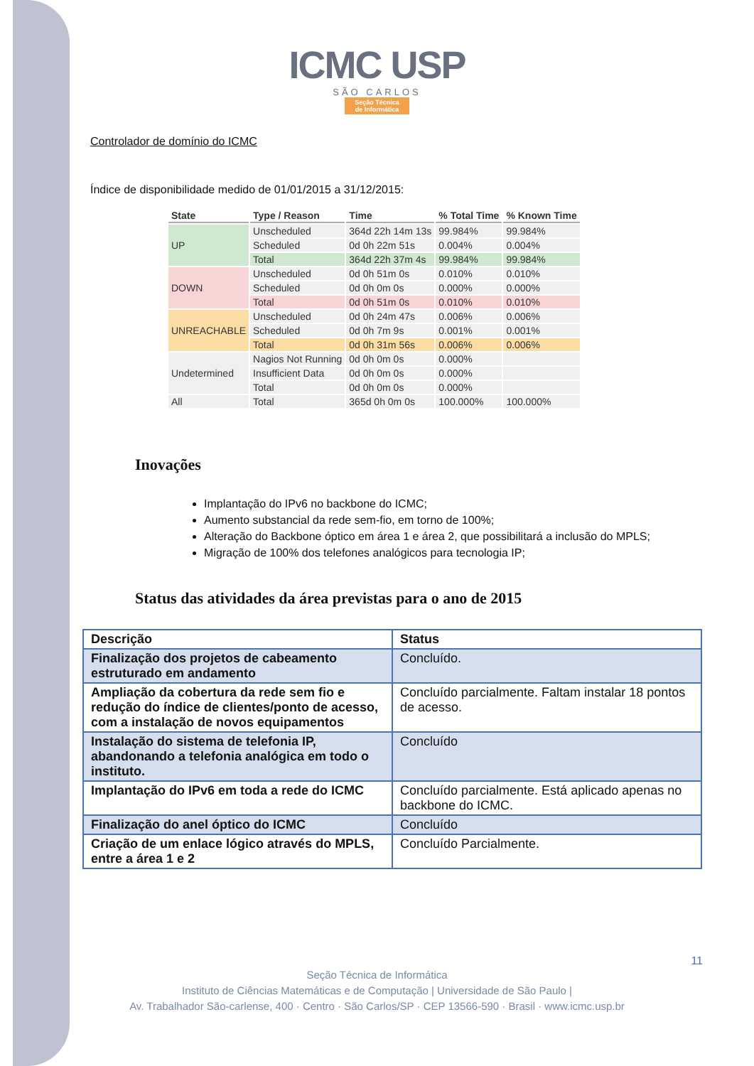ICMC USP
SÃO CARLOS
Seção Técnica
de Informática
Controlador de domínio do ICMC
Índice de disponibilidade medido de 01/01/2015 a 31/12/2015:
| State | Type / Reason | Time | % Total Time | % Known Time |
| --- | --- | --- | --- | --- |
| UP | Unscheduled | 364d 22h 14m 13s | 99.984% | 99.984% |
| | Scheduled | 0d 0h 22m 51s | 0.004% | 0.004% |
| | Total | 364d 22h 37m 4s | 99.984% | 99.984% |
| DOWN | Unscheduled | 0d 0h 51m 0s | 0.010% | 0.010% |
| | Scheduled | 0d 0h 0m 0s | 0.000% | 0.000% |
| | Total | 0d 0h 51m 0s | 0.010% | 0.010% |
| UNREACHABLE | Unscheduled | 0d 0h 24m 47s | 0.006% | 0.006% |
| | Scheduled | 0d 0h 7m 9s | 0.001% | 0.001% |
| | Total | 0d 0h 31m 56s | 0.006% | 0.006% |
| Undetermined | Nagios Not Running | 0d 0h 0m 0s | 0.000% | |
| | Insufficient Data | 0d 0h 0m 0s | 0.000% | |
| | Total | 0d 0h 0m 0s | 0.000% | |
| All | Total | 365d 0h 0m 0s | 100.000% | 100.000% |
Inovações
Implantação do IPv6 no backbone do ICMC;
Aumento substancial da rede sem-fio, em torno de 100%;
Alteração do Backbone óptico em área 1 e área 2, que possibilitará a inclusão do MPLS;
Migração de 100% dos telefones analógicos para tecnologia IP;
Status das atividades da área previstas para o ano de 2015
| Descrição | Status |
| --- | --- |
| Finalização dos projetos de cabeamento estruturado em andamento | Concluído. |
| Ampliação da cobertura da rede sem fio e redução do índice de clientes/ponto de acesso, com a instalação de novos equipamentos | Concluído parcialmente. Faltam instalar 18 pontos de acesso. |
| Instalação do sistema de telefonia IP, abandonando a telefonia analógica em todo o instituto. | Concluído |
| Implantação do IPv6 em toda a rede do ICMC | Concluído parcialmente. Está aplicado apenas no backbone do ICMC. |
| Finalização do anel óptico do ICMC | Concluído |
| Criação de um enlace lógico através do MPLS, entre a área 1 e 2 | Concluído Parcialmente. |
11
Seção Técnica de Informática
Instituto de Ciências Matemáticas e de Computação | Universidade de São Paulo |
Av. Trabalhador São-carlense, 400 · Centro · São Carlos/SP · CEP 13566-590 · Brasil · www.icmc.usp.br